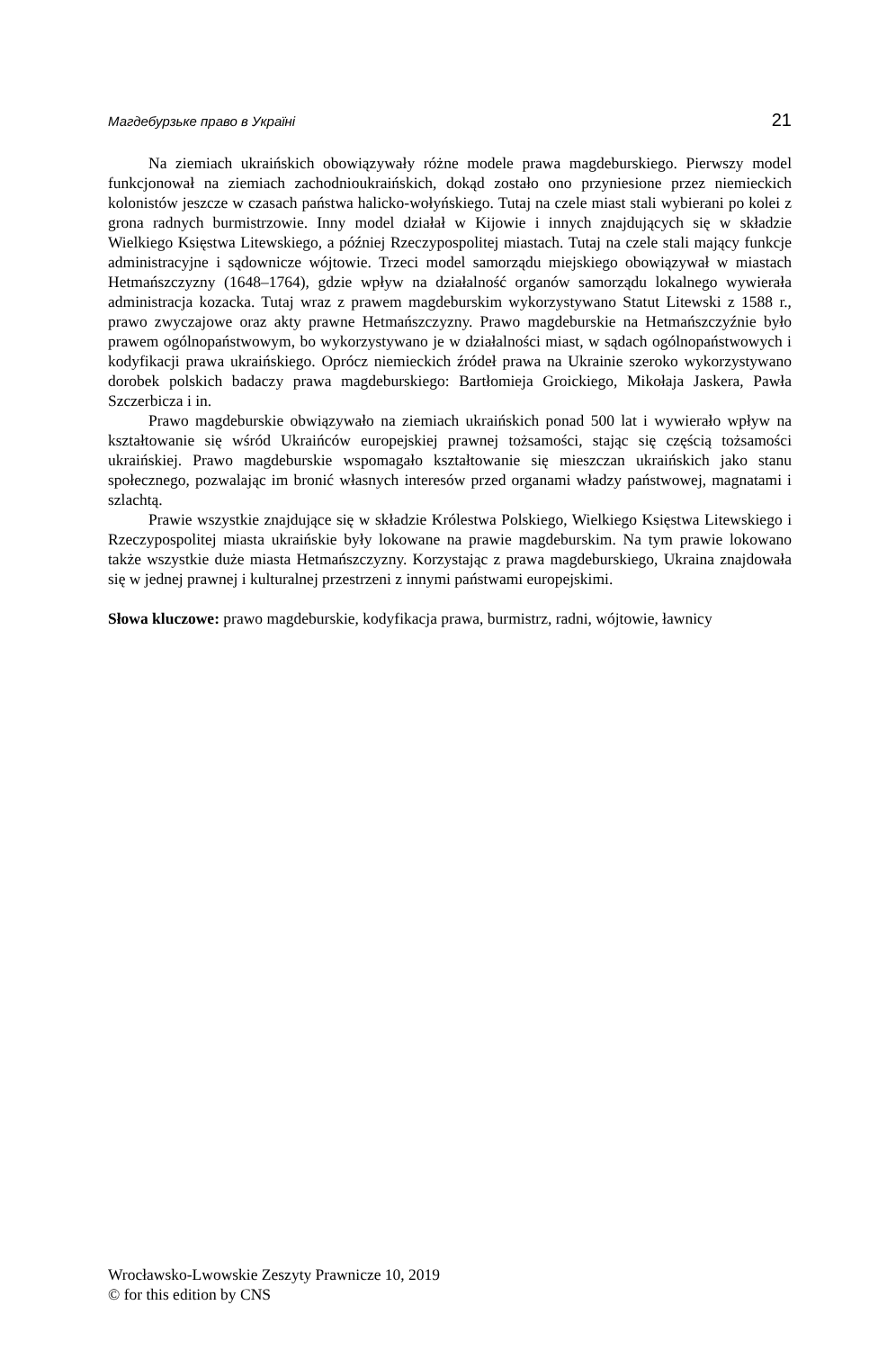Магдебурзьке право в Україні 21
Na ziemiach ukraińskich obowiązywały różne modele prawa magdeburskiego. Pierwszy model funkcjonował na ziemiach zachodnioukraińskich, dokąd zostało ono przyniesione przez niemieckich kolonistów jeszcze w czasach państwa halicko-wołyńskiego. Tutaj na czele miast stali wybierani po kolei z grona radnych burmistrzowie. Inny model działał w Kijowie i innych znajdujących się w składzie Wielkiego Księstwa Litewskiego, a później Rzeczypospolitej miastach. Tutaj na czele stali mający funkcje administracyjne i sądownicze wójtowie. Trzeci model samorządu miejskiego obowiązywał w miastach Hetmańszczyzny (1648–1764), gdzie wpływ na działalność organów samorządu lokalnego wywierała administracja kozacka. Tutaj wraz z prawem magdeburskim wykorzystywano Statut Litewski z 1588 r., prawo zwyczajowe oraz akty prawne Hetmańszczyzny. Prawo magdeburskie na Hetmańszczyźnie było prawem ogólnopaństwowym, bo wykorzystywano je w działalności miast, w sądach ogólnopaństwowych i kodyfikacji prawa ukraińskiego. Oprócz niemieckich źródeł prawa na Ukrainie szeroko wykorzystywano dorobek polskich badaczy prawa magdeburskiego: Bartłomieja Groickiego, Mikołaja Jaskera, Pawła Szczerbicza i in.
Prawo magdeburskie obwiązywało na ziemiach ukraińskich ponad 500 lat i wywierało wpływ na kształtowanie się wśród Ukraińców europejskiej prawnej tożsamości, stając się częścią tożsamości ukraińskiej. Prawo magdeburskie wspomagało kształtowanie się mieszczan ukraińskich jako stanu społecznego, pozwalając im bronić własnych interesów przed organami władzy państwowej, magnatami i szlachtą.
Prawie wszystkie znajdujące się w składzie Królestwa Polskiego, Wielkiego Księstwa Litewskiego i Rzeczypospolitej miasta ukraińskie były lokowane na prawie magdeburskim. Na tym prawie lokowano także wszystkie duże miasta Hetmańszczyzny. Korzystając z prawa magdeburskiego, Ukraina znajdowała się w jednej prawnej i kulturalnej przestrzeni z innymi państwami europejskimi.
Słowa kluczowe: prawo magdeburskie, kodyfikacja prawa, burmistrz, radni, wójtowie, ławnicy
Wrocławsko-Lwowskie Zeszyty Prawnicze 10, 2019
© for this edition by CNS